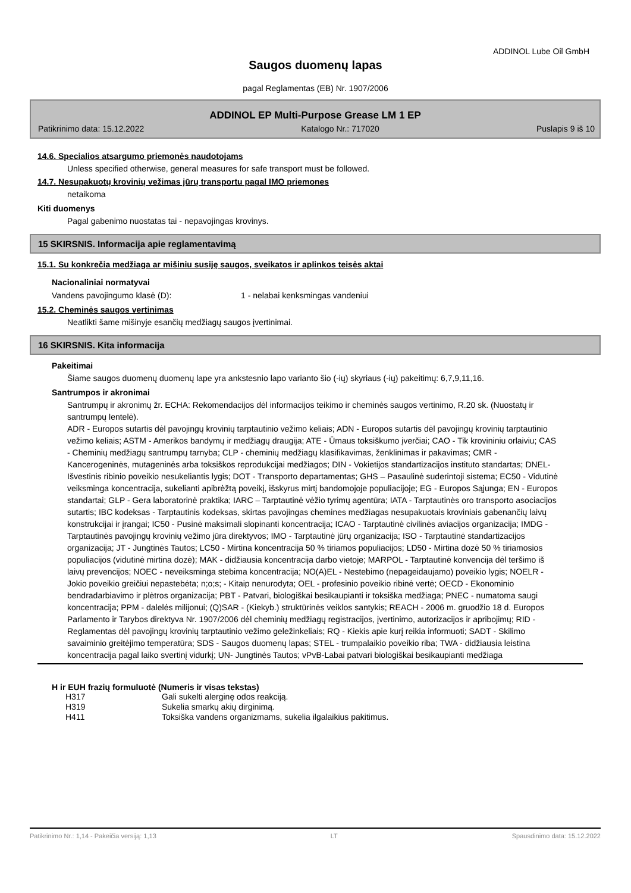ADDINOL Lube Oil GmbH
Saugos duomenų lapas
pagal Reglamentas (EB) Nr. 1907/2006
ADDINOL EP Multi-Purpose Grease LM 1 EP
Patikrinimo data: 15.12.2022 Katalogo Nr.: 717020 Puslapis 9 iš 10
14.6. Specialios atsargumo priemonės naudotojams
Unless specified otherwise, general measures for safe transport must be followed.
14.7. Nesupakuotų krovinių vežimas jūrų transportu pagal IMO priemones
netaikoma
Kiti duomenys
Pagal gabenimo nuostatas tai - nepavojingas krovinys.
15 SKIRSNIS. Informacija apie reglamentavimą
15.1. Su konkrečia medžiaga ar mišiniu susiję saugos, sveikatos ir aplinkos teisės aktai
Nacionaliniai normatyvai
Vandens pavojingumo klasė (D): 1 - nelabai kenksmingas vandeniui
15.2. Cheminės saugos vertinimas
Neatlikti šame mišinyje esančių medžiagų saugos įvertinimai.
16 SKIRSNIS. Kita informacija
Pakeitimai
Šiame saugos duomenų duomenų lape yra ankstesnio lapo varianto šio (-ių) skyriaus (-ių) pakeitimų: 6,7,9,11,16.
Santrumpos ir akronimai
Santrumpų ir akronimų žr. ECHA: Rekomendacijos dėl informacijos teikimo ir cheminės saugos vertinimo, R.20 sk. (Nuostatų ir santrumpų lentelė).
ADR - Europos sutartis dėl pavojingų krovinių tarptautinio vežimo keliais; ADN - Europos sutartis dėl pavojingų krovinių tarptautinio vežimo keliais; ASTM - Amerikos bandymų ir medžiagų draugija; ATE - Ūmaus toksiškumo įverčiai; CAO - Tik krovininiu orlaiviu; CAS - Cheminių medžiagų santrumpų tarnyba; CLP - cheminių medžiagų klasifikavimas, ženklinimas ir pakavimas; CMR - Kancerogeninės, mutageninės arba toksiškos reprodukcijai medžiagos; DIN - Vokietijos standartizacijos instituto standartas; DNEL- Išvestinis ribinio poveikio nesukeliantis lygis; DOT - Transporto departamentas; GHS – Pasaulinė suderintoji sistema; EC50 - Vidutinė veiksminga koncentracija, sukelianti apibrėžtą poveikį, išskyrus mirtį bandomojoje populiacijoje; EG - Europos Sąjunga; EN - Europos standartai; GLP - Gera laboratorinė praktika; IARC – Tarptautinė vėžio tyrimų agentūra; IATA - Tarptautinės oro transporto asociacijos sutartis; IBC kodeksas - Tarptautinis kodeksas, skirtas pavojingas chemines medžiagas nesupakuotais kroviniais gabenančių laivų konstrukcijai ir įrangai; IC50 - Pusinė maksimali slopinanti koncentracija; ICAO - Tarptautinė civilinės aviacijos organizacija; IMDG - Tarptautinės pavojingų krovinių vežimo jūra direktyvos; IMO - Tarptautinė jūrų organizacija; ISO - Tarptautinė standartizacijos organizacija; JT - Jungtinės Tautos; LC50 - Mirtina koncentracija 50 % tiriamos populiacijos; LD50 - Mirtina dozė 50 % tiriamosios populiacijos (vidutinė mirtina dozė); MAK - didžiausia koncentracija darbo vietoje; MARPOL - Tarptautinė konvencija dėl teršimo iš laivų prevencijos; NOEC - neveiksminga stebima koncentracija; NO(A)EL - Nestebimo (nepageidaujamo) poveikio lygis; NOELR - Jokio poveikio greičiui nepastebėta; n;o;s; - Kitaip nenurodyta; OEL - profesinio poveikio ribinė vertė; OECD - Ekonominio bendradarbiavimo ir plėtros organizacija; PBT - Patvari, biologiškai besikaupianti ir toksiška medžiaga; PNEC - numatoma saugi koncentracija; PPM - dalelės milijonui; (Q)SAR - (Kiekyb.) struktūrinės veiklos santykis; REACH - 2006 m. gruodžio 18 d. Europos Parlamento ir Tarybos direktyva Nr. 1907/2006 dėl cheminių medžiagų registracijos, įvertinimo, autorizacijos ir apribojimų; RID - Reglamentas dėl pavojingų krovinių tarptautinio vežimo geležinkeliais; RQ - Kiekis apie kurį reikia informuoti; SADT - Skilimo savaiminio greitėjimo temperatūra; SDS - Saugos duomenų lapas; STEL - trumpalaikio poveikio riba; TWA - didžiausia leistina koncentracija pagal laiko svertinį vidurkį; UN- Jungtinės Tautos; vPvB-Labai patvari biologiškai besikaupianti medžiaga
H ir EUH frazių formuluotė (Numeris ir visas tekstas)
| H317 | Gali sukelti alerginę odos reakciją. |
| H319 | Sukelia smarkų akių dirginimą. |
| H411 | Toksiška vandens organizmams, sukelia ilgalaikius pakitimus. |
Patikrinimo Nr.: 1,14 - Pakeičia versiją: 1,13 LT Spausdinimo data: 15.12.2022